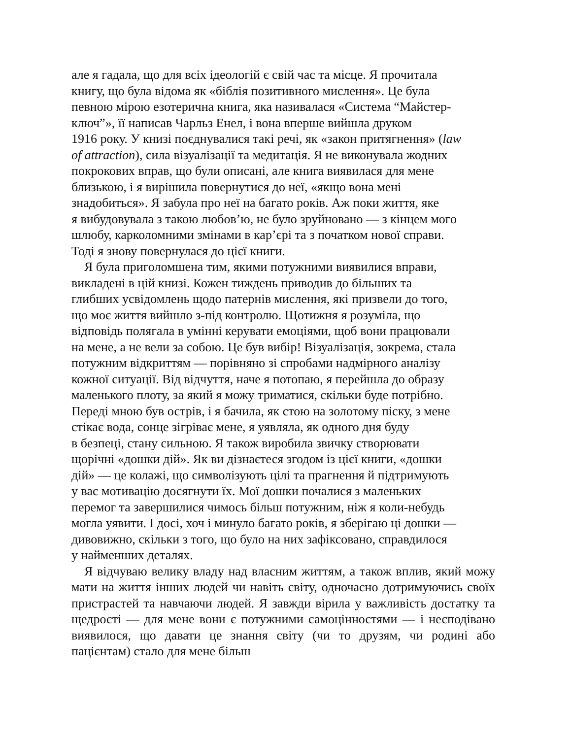але я гадала, що для всіх ідеологій є свій час та місце. Я прочитала
книгу, що була відома як «біблія позитивного мислення». Це була
певною мірою езотерична книга, яка називалася «Система “Майстер-
ключ”», її написав Чарльз Енел, і вона вперше вийшла друком
1916 року. У книзі поєднувалися такі речі, як «закон притягнення» (law
of attraction), сила візуалізації та медитація. Я не виконувала жодних
покрокових вправ, що були описані, але книга виявилася для мене
близькою, і я вирішила повернутися до неї, «якщо вона мені
знадобиться». Я забула про неї на багато років. Аж поки життя, яке
я вибудовувала з такою любов’ю, не було зруйновано — з кінцем мого
шлюбу, карколомними змінами в кар’єрі та з початком нової справи.
Тоді я знову повернулася до цієї книги.
Я була приголомшена тим, якими потужними виявилися вправи,
викладені в цій книзі. Кожен тиждень приводив до більших та
глибших усвідомлень щодо патернів мислення, які призвели до того,
що моє життя вийшло з-під контролю. Щотижня я розуміла, що
відповідь полягала в умінні керувати емоціями, щоб вони працювали
на мене, а не вели за собою. Це був вибір! Візуалізація, зокрема, стала
потужним відкриттям — порівняно зі спробами надмірного аналізу
кожної ситуації. Від відчуття, наче я потопаю, я перейшла до образу
маленького плоту, за який я можу триматися, скільки буде потрібно.
Переді мною був острів, і я бачила, як стою на золотому піску, з мене
стікає вода, сонце зігріває мене, я уявляла, як одного дня буду
в безпеці, стану сильною. Я також виробила звичку створювати
щорічні «дошки дій». Як ви дізнаєтеся згодом із цієї книги, «дошки
дій» — це колажі, що символізують цілі та прагнення й підтримують
у вас мотивацію досягнути їх. Мої дошки почалися з маленьких
перемог та завершилися чимось більш потужним, ніж я коли-небудь
могла уявити. І досі, хоч і минуло багато років, я зберігаю ці дошки —
дивовижно, скільки з того, що було на них зафіксовано, справдилося
у найменших деталях.
Я відчуваю велику владу над власним життям, а також вплив, який можу мати на життя інших людей чи навіть світу, одночасно дотримуючись своїх пристрастей та навчаючи людей. Я завжди вірила у важливість достатку та щедрості — для мене вони є потужними самоцінностями — і несподівано виявилося, що давати це знання світу (чи то друзям, чи родині або пацієнтам) стало для мене більш